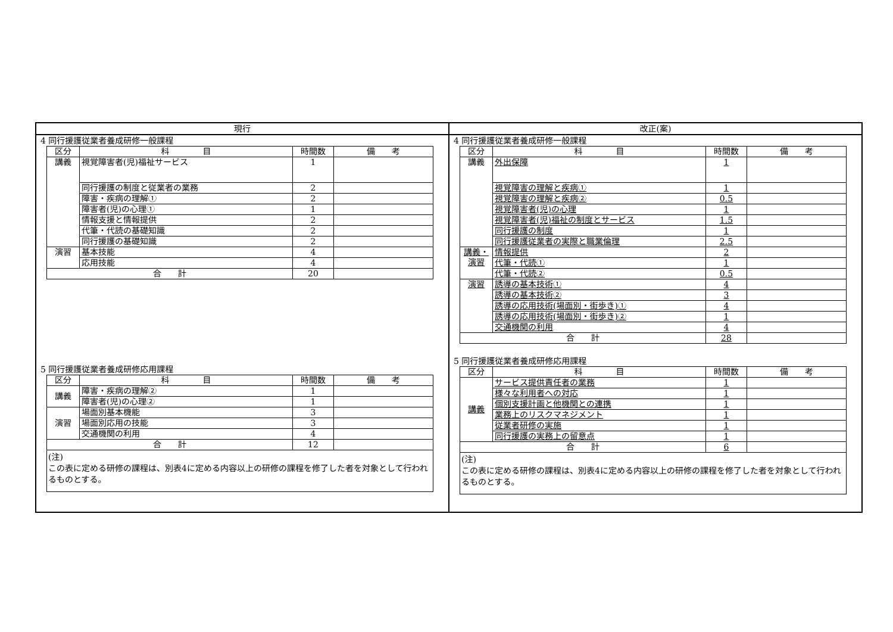現行 改正(案)
4 同行援護従業者養成研修一般課程
| 区分 | 科 目 | 時間数 | 備 考 |
| --- | --- | --- | --- |
| 講義 | 視覚障害者(児)福祉サービス | 1 | |
| | 同行援護の制度と従業者の業務 | 2 | |
| | 障害・疾病の理解① | 2 | |
| | 障害者(児)の心理① | 1 | |
| | 情報支援と情報提供 | 2 | |
| | 代筆・代読の基礎知識 | 2 | |
| | 同行援護の基礎知識 | 2 | |
| 演習 | 基本技能 | 4 | |
| | 応用技能 | 4 | |
| 合 計 | | 20 | |
5 同行援護従業者養成研修応用課程
| 区分 | 科 目 | 時間数 | 備 考 |
| --- | --- | --- | --- |
| 講義 | 障害・疾病の理解② | 1 | |
| | 障害者(児)の心理② | 1 | |
| 演習 | 場面別基本機能 | 3 | |
| | 場面別応用の技能 | 3 | |
| | 交通機関の利用 | 4 | |
| 合 計 | | 12 | |
(注)
この表に定める研修の課程は、別表4に定める内容以上の研修の課程を修了した者を対象として行われるものとする。
4 同行援護従業者養成研修一般課程
| 区分 | 科 目 | 時間数 | 備 考 |
| --- | --- | --- | --- |
| 講義 | 外出保障 | 1 | |
| | 視覚障害の理解と疾病① | 1 | |
| | 視覚障害の理解と疾病② | 0.5 | |
| | 視覚障害者(児)の心理 | 1 | |
| | 視覚障害者(児)福祉の制度とサービス | 1.5 | |
| | 同行援護の制度 | 1 | |
| | 同行援護従業者の実際と職業倫理 | 2.5 | |
| 講義・ 演習 | 情報提供 | 2 | |
| | 代筆・代読① | 1 | |
| | 代筆・代読② | 0.5 | |
| 演習 | 誘導の基本技術① | 4 | |
| | 誘導の基本技術② | 3 | |
| | 誘導の応用技術(場面別・街歩き)① | 4 | |
| | 誘導の応用技術(場面別・街歩き)② | 1 | |
| | 交通機関の利用 | 4 | |
| 合 計 | | 28 | |
5 同行援護従業者養成研修応用課程
| 区分 | 科 目 | 時間数 | 備 考 |
| --- | --- | --- | --- |
| 講義 | サービス提供責任者の業務 | 1 | |
| | 様々な利用者への対応 | 1 | |
| | 個別支援計画と他機関との連携 | 1 | |
| | 業務上のリスクマネジメント | 1 | |
| | 従業者研修の実施 | 1 | |
| | 同行援護の実務上の留意点 | 1 | |
| 合 計 | | 6 | |
(注)
この表に定める研修の課程は、別表4に定める内容以上の研修の課程を修了した者を対象として行われるものとする。